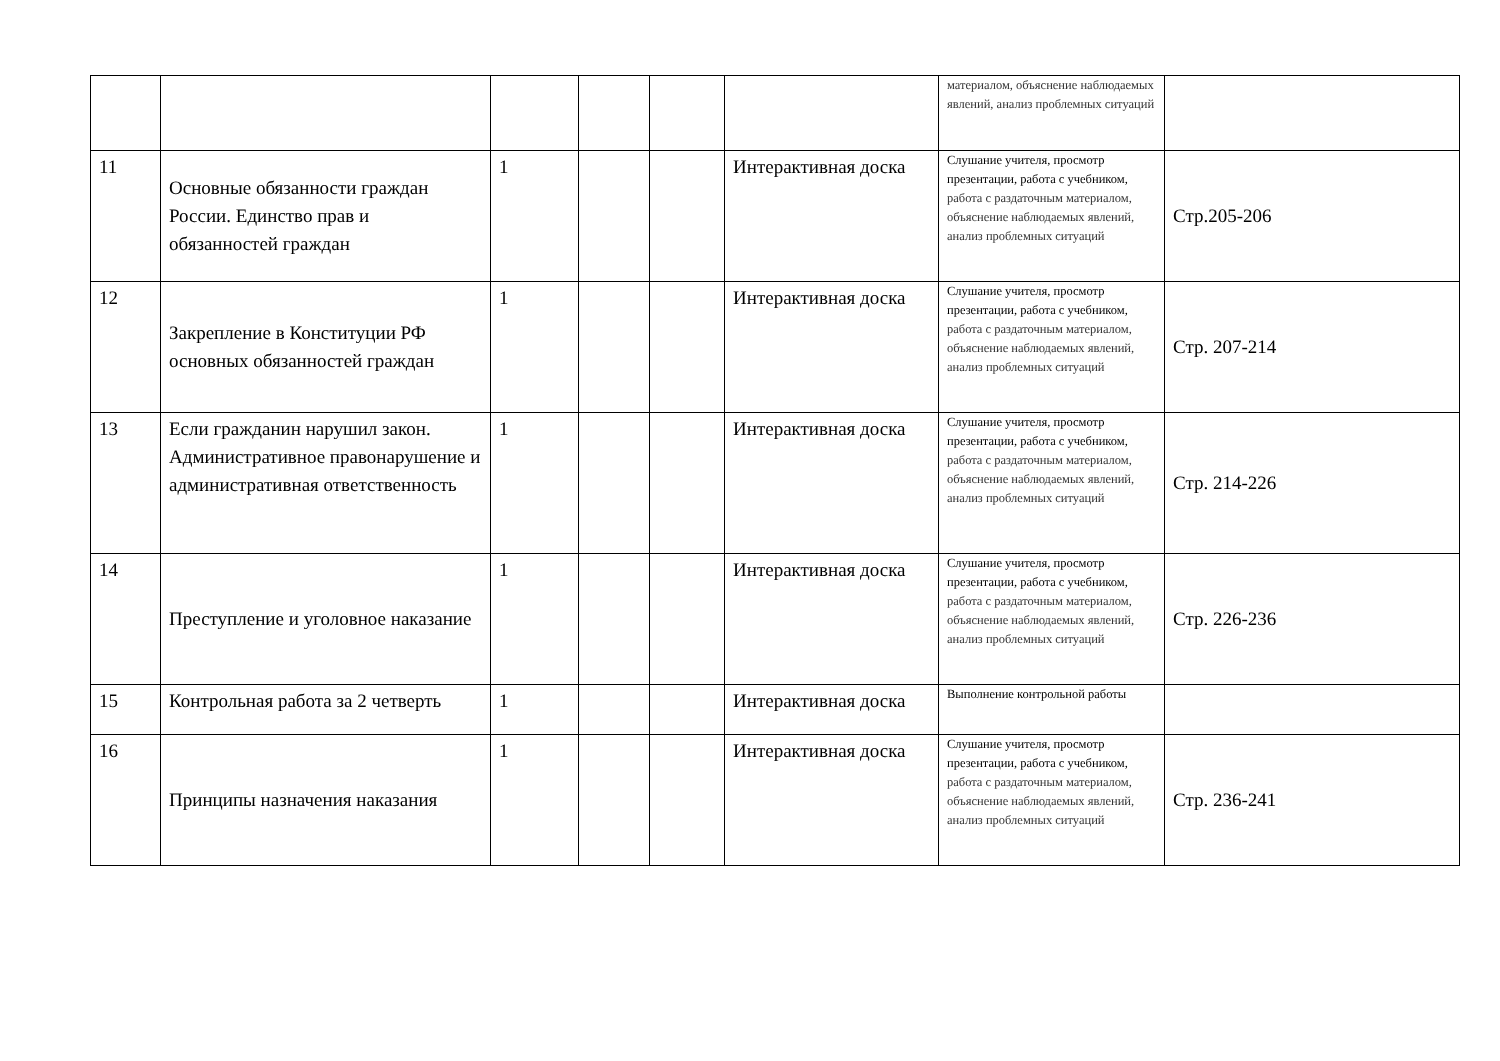| | | | | | | материалом, объяснение наблюдаемых явлений, анализ проблемных ситуаций | |
| 11 | Основные обязанности граждан России. Единство прав и обязанностей граждан | 1 | | | Интерактивная доска | Слушание учителя, просмотр презентации, работа с учебником, работа с раздаточным материалом, объяснение наблюдаемых явлений, анализ проблемных ситуаций | Стр.205-206 |
| 12 | Закрепление в Конституции РФ основных обязанностей граждан | 1 | | | Интерактивная доска | Слушание учителя, просмотр презентации, работа с учебником, работа с раздаточным материалом, объяснение наблюдаемых явлений, анализ проблемных ситуаций | Стр. 207-214 |
| 13 | Если гражданин нарушил закон. Административное правонарушение и административная ответственность | 1 | | | Интерактивная доска | Слушание учителя, просмотр презентации, работа с учебником, работа с раздаточным материалом, объяснение наблюдаемых явлений, анализ проблемных ситуаций | Стр. 214-226 |
| 14 | Преступление и уголовное наказание | 1 | | | Интерактивная доска | Слушание учителя, просмотр презентации, работа с учебником, работа с раздаточным материалом, объяснение наблюдаемых явлений, анализ проблемных ситуаций | Стр. 226-236 |
| 15 | Контрольная работа за 2 четверть | 1 | | | Интерактивная доска | Выполнение контрольной работы | |
| 16 | Принципы назначения наказания | 1 | | | Интерактивная доска | Слушание учителя, просмотр презентации, работа с учебником, работа с раздаточным материалом, объяснение наблюдаемых явлений, анализ проблемных ситуаций | Стр. 236-241 |